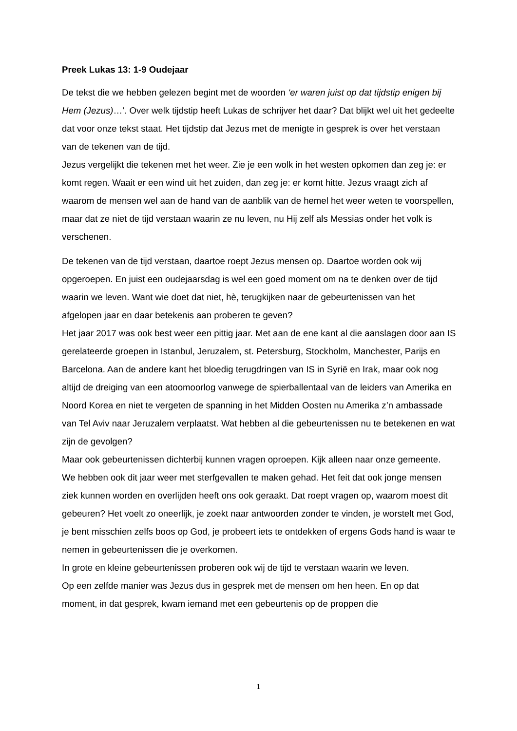Preek Lukas 13: 1-9 Oudejaar
De tekst die we hebben gelezen begint met de woorden ‘er waren juist op dat tijdstip enigen bij Hem (Jezus)…’. Over welk tijdstip heeft Lukas de schrijver het daar? Dat blijkt wel uit het gedeelte dat voor onze tekst staat. Het tijdstip dat Jezus met de menigte in gesprek is over het verstaan van de tekenen van de tijd.
Jezus vergelijkt die tekenen met het weer. Zie je een wolk in het westen opkomen dan zeg je: er komt regen. Waait er een wind uit het zuiden, dan zeg je: er komt hitte. Jezus vraagt zich af waarom de mensen wel aan de hand van de aanblik van de hemel het weer weten te voorspellen, maar dat ze niet de tijd verstaan waarin ze nu leven, nu Hij zelf als Messias onder het volk is verschenen.
De tekenen van de tijd verstaan, daartoe roept Jezus mensen op. Daartoe worden ook wij opgeroepen. En juist een oudejaarsdag is wel een goed moment om na te denken over de tijd waarin we leven. Want wie doet dat niet, hè, terugkijken naar de gebeurtenissen van het afgelopen jaar en daar betekenis aan proberen te geven?
Het jaar 2017 was ook best weer een pittig jaar. Met aan de ene kant al die aanslagen door aan IS gerelateerde groepen in Istanbul, Jeruzalem, st. Petersburg, Stockholm, Manchester, Parijs en Barcelona. Aan de andere kant het bloedig terugdringen van IS in Syrië en Irak, maar ook nog altijd de dreiging van een atoomoorlog vanwege de spierballentaal van de leiders van Amerika en Noord Korea en niet te vergeten de spanning in het Midden Oosten nu Amerika z’n ambassade van Tel Aviv naar Jeruzalem verplaatst. Wat hebben al die gebeurtenissen nu te betekenen en wat zijn de gevolgen?
Maar ook gebeurtenissen dichterbij kunnen vragen oproepen. Kijk alleen naar onze gemeente. We hebben ook dit jaar weer met sterfgevallen te maken gehad. Het feit dat ook jonge mensen ziek kunnen worden en overlijden heeft ons ook geraakt. Dat roept vragen op, waarom moest dit gebeuren? Het voelt zo oneerlijk, je zoekt naar antwoorden zonder te vinden, je worstelt met God, je bent misschien zelfs boos op God, je probeert iets te ontdekken of ergens Gods hand is waar te nemen in gebeurtenissen die je overkomen.
In grote en kleine gebeurtenissen proberen ook wij de tijd te verstaan waarin we leven.
Op een zelfde manier was Jezus dus in gesprek met de mensen om hen heen. En op dat moment, in dat gesprek, kwam iemand met een gebeurtenis op de proppen die
1